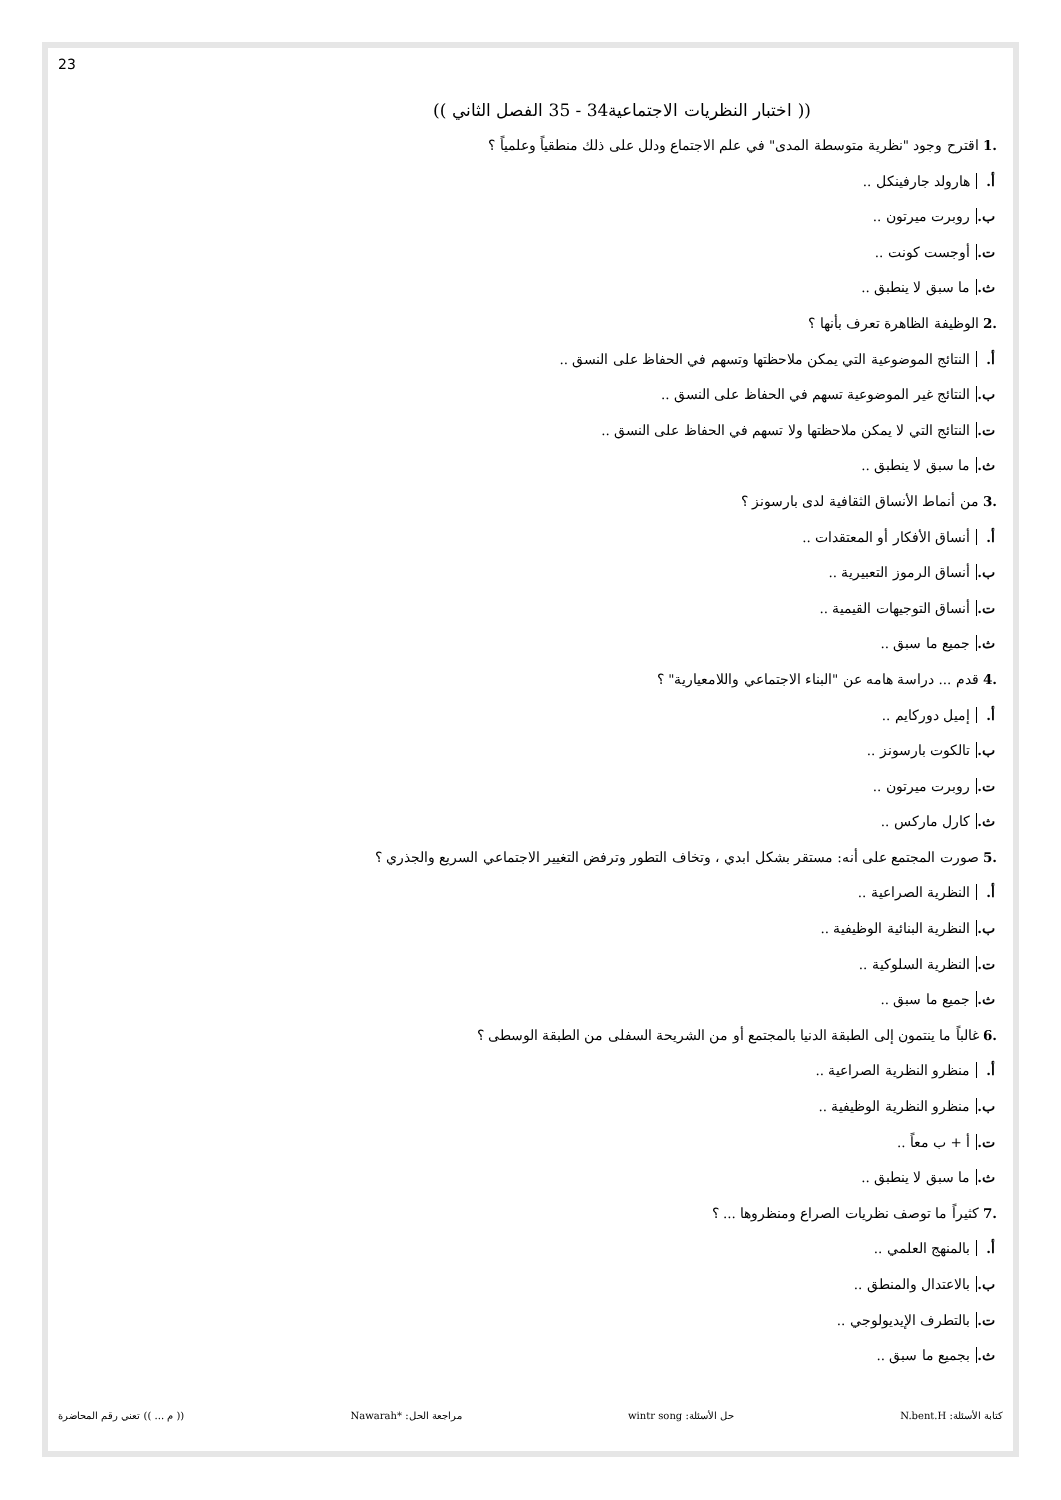23
(( اختبار النظريات الاجتماعية34 - 35 الفصل الثاني ))
.1 اقترح وجود "نظرية متوسطة المدى" في علم الاجتماع ودلل على ذلك منطقياً وعلمياً ؟
أ. هارولد جارفينكل ..
ب. روبرت ميرتون ..
ت. أوجست كونت ..
ث. ما سبق لا ينطبق ..
.2 الوظيفة الظاهرة تعرف بأنها ؟
أ. النتائج الموضوعية التي يمكن ملاحظتها وتسهم في الحفاظ على النسق ..
ب. النتائج غير الموضوعية تسهم في الحفاظ على النسق ..
ت. النتائج التي لا يمكن ملاحظتها ولا تسهم في الحفاظ على النسق ..
ث. ما سبق لا ينطبق ..
.3 من أنماط الأنساق الثقافية لدى بارسونز ؟
أ. أنساق الأفكار أو المعتقدات ..
ب. أنساق الرموز التعبيرية ..
ت. أنساق التوجيهات القيمية ..
ث. جميع ما سبق ..
.4 قدم ... دراسة هامه عن "البناء الاجتماعي واللامعيارية" ؟
أ. إميل دوركايم ..
ب. تالكوت بارسونز ..
ت. روبرت ميرتون ..
ث. كارل ماركس ..
.5 صورت المجتمع على أنه: مستقر بشكل ابدي ، وتخاف التطور وترفض التغيير الاجتماعي السريع والجذري ؟
أ. النظرية الصراعية ..
ب. النظرية البنائية الوظيفية ..
ت. النظرية السلوكية ..
ث. جميع ما سبق ..
.6 غالباً ما ينتمون إلى الطبقة الدنيا بالمجتمع أو من الشريحة السفلى من الطبقة الوسطى ؟
أ. منظرو النظرية الصراعية ..
ب. منظرو النظرية الوظيفية ..
ت. أ + ب معاً ..
ث. ما سبق لا ينطبق ..
.7 كثيراً ما توصف نظريات الصراع ومنظروها ... ؟
أ. بالمنهج العلمي ..
ب. بالاعتدال والمنطق ..
ت. بالتطرف الإيديولوجي ..
ث. بجميع ما سبق ..
كتابة الأسئلة: N.bent.H حل الأسئلة: wintr song مراجعة الحل: *Nawarah (( م ... )) تعني رقم المحاضرة